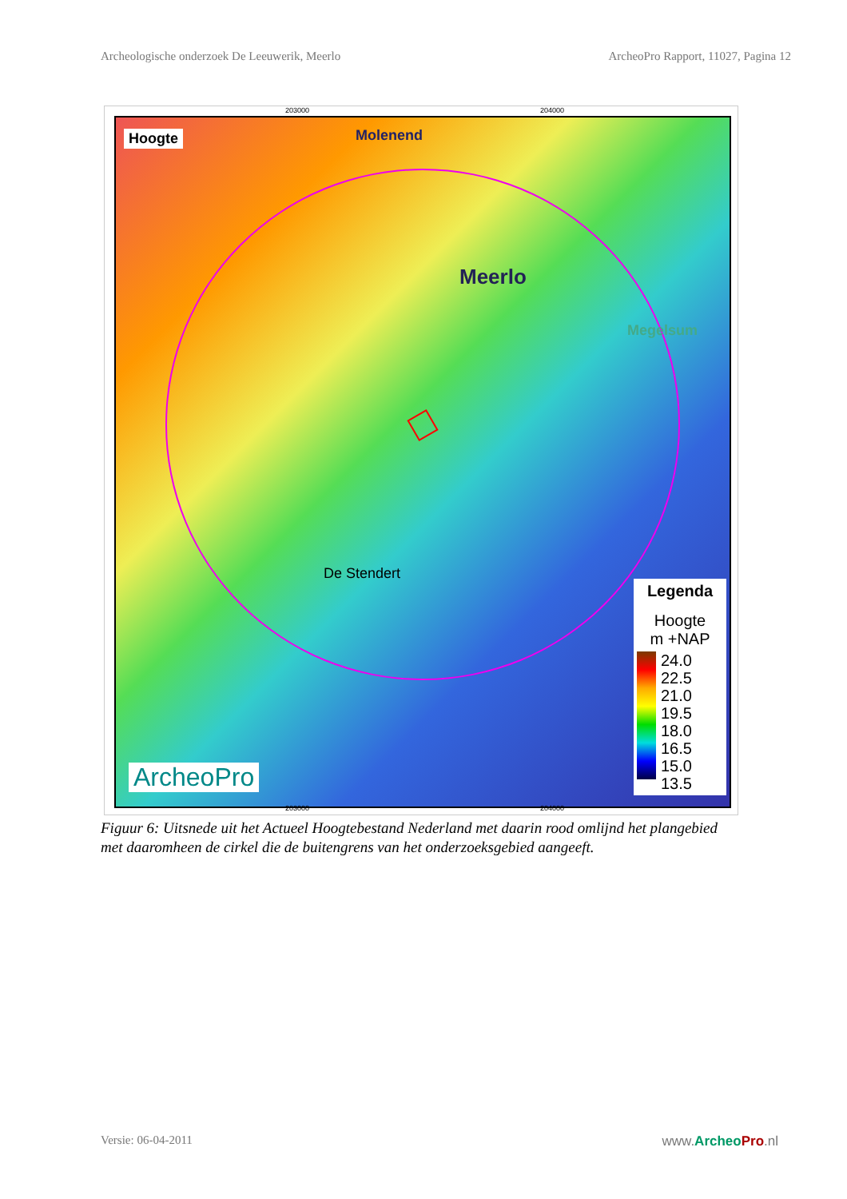Archeologische onderzoek De Leeuwerik, Meerlo ArcheoPro Rapport, 11027, Pagina 12
203000 204000
Hoogte
Meerlo
Molenend
Megelsum
De Stendert
ArcheoPro
Legenda
Hoogte
m +NAP
24.0
22.5
21.0
19.5
18.0
16.5
15.0
13.5
203000 204000
Figuur 6: Uitsnede uit het Actueel Hoogtebestand Nederland met daarin rood omlijnd het plangebied met daaromheen de cirkel die de buitengrens van het onderzoeksgebied aangeeft.
Versie: 06-04-2011 www.Archeo Pro.nl